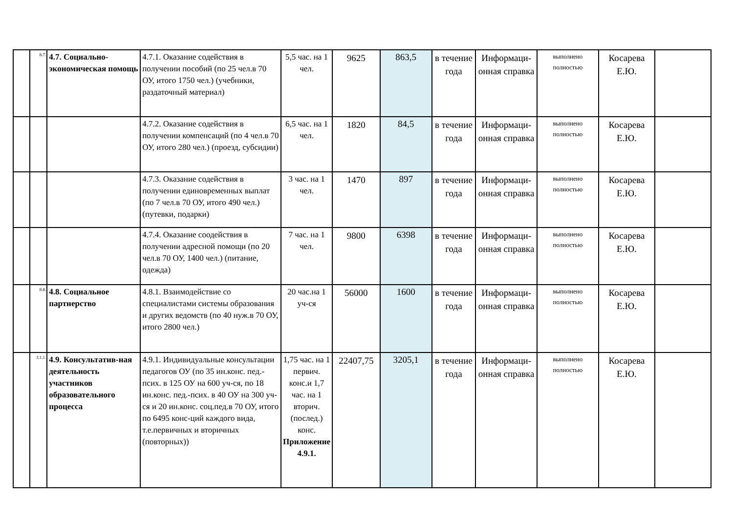| | 8.7. | 4.7. Социально-экономическая помощь | 4.7.1. Оказание содействия в получении пособий (по 25 чел.в 70 ОУ, итого 1750 чел.) (учебники, раздаточный материал) | 5,5 час. на 1 чел. | 9625 | 863,5 | в течение года | Информаци-онная справка | выполнено полностью | Косарева Е.Ю. | |
| | | | 4.7.2. Оказание содействия в получении компенсаций (по 4 чел.в 70 ОУ, итого 280 чел.) (проезд, субсидии) | 6,5 час. на 1 чел. | 1820 | 84,5 | в течение года | Информаци-онная справка | выполнено полностью | Косарева Е.Ю. | |
| | | | 4.7.3. Оказание содействия в получении единовременных выплат (по 7 чел.в 70 ОУ, итого 490 чел.) (путевки, подарки) | 3 час. на 1 чел. | 1470 | 897 | в течение года | Информаци-онная справка | выполнено полностью | Косарева Е.Ю. | |
| | | | 4.7.4. Оказание соодействия в получении адресной помощи (по 20 чел.в 70 ОУ, 1400 чел.) (питание, одежда) | 7 час. на 1 чел. | 9800 | 6398 | в течение года | Информаци-онная справка | выполнено полностью | Косарева Е.Ю. | |
| | 8.8. | 4.8. Социальное партнерство | 4.8.1. Взаимодействие со специалистами системы образования и других ведомств (по 40 нуж.в 70 ОУ, итого 2800 чел.) | 20 час.на 1 уч-ся | 56000 | 1600 | в течение года | Информаци-онная справка | выполнено полностью | Косарева Е.Ю. | |
| | 3.1.1. | 4.9. Консультатив-ная деятельность участников образовательного процесса | 4.9.1. Индивидуальные консультации педагогов ОУ (по 35 ин.конс. пед.-псих. в 125 ОУ на 600 уч-ся, по 18 ин.конс. пед.-псих. в 40 ОУ на 300 уч-ся и 20 ин.конс. соц.пед.в 70 ОУ, итого по 6495 конс-ций каждого вида, т.е.первичных и вторичных (повторных)) | 1,75 час. на 1 первич. конс.и 1,7 час. на 1 вторич. (послед.) конс. Приложение 4.9.1. | 22407,75 | 3205,1 | в течение года | Информаци-онная справка | выполнено полностью | Косарева Е.Ю. | |